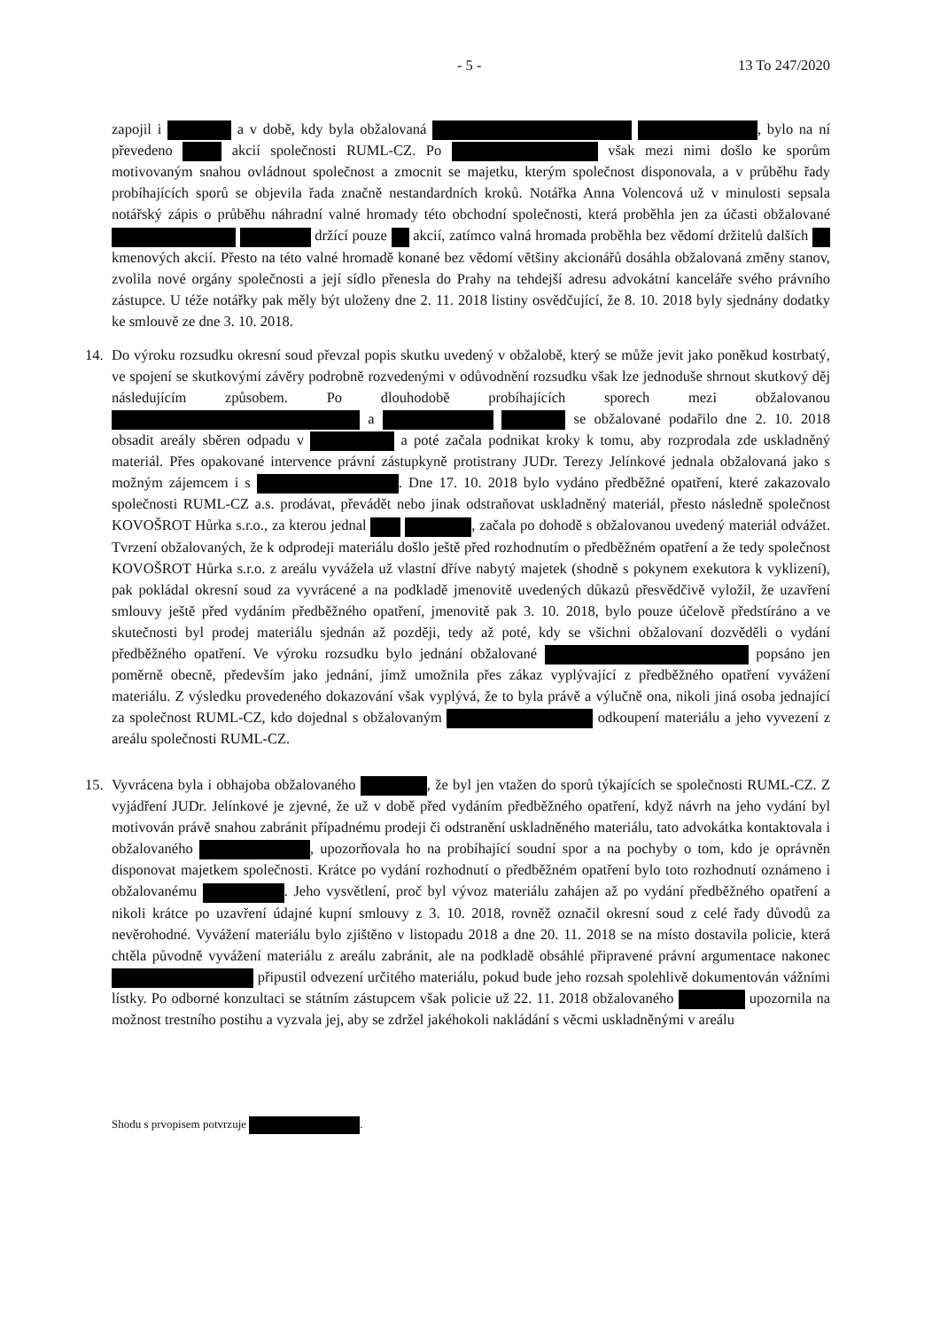- 5 - 13 To 247/2020
zapojil i a v době, kdy byla obžalovaná , bylo na ní převedeno akcií společnosti RUML-CZ. Po však mezi nimi došlo ke sporům motivovaným snahou ovládnout společnost a zmocnit se majetku, kterým společnost disponovala, a v průběhu řady probíhajících sporů se objevila řada značně nestandardních kroků. Notářka Anna Volencová už v minulosti sepsala notářský zápis o průběhu náhradní valné hromady této obchodní společnosti, která proběhla jen za účasti obžalované držící pouze akcií, zatímco valná hromada proběhla bez vědomí držitelů dalších kmenových akcií. Přesto na této valné hromadě konané bez vědomí většiny akcionářů dosáhla obžalovaná změny stanov, zvolila nové orgány společnosti a její sídlo přenesla do Prahy na tehdejší adresu advokátní kanceláře svého právního zástupce. U téže notářky pak měly být uloženy dne 2. 11. 2018 listiny osvědčující, že 8. 10. 2018 byly sjednány dodatky ke smlouvě ze dne 3. 10. 2018.
14. Do výroku rozsudku okresní soud převzal popis skutku uvedený v obžalobě, který se může jevit jako poněkud kostrbatý, ve spojení se skutkovými závěry podrobně rozvedenými v odůvodnění rozsudku však lze jednoduše shrnout skutkový děj následujícím způsobem. Po dlouhodobě probíhajících sporech mezi obžalovanou a se obžalované podařilo dne 2. 10. 2018 obsadit areály sběren odpadu v a poté začala podnikat kroky k tomu, aby rozprodala zde uskladněný materiál. Přes opakované intervence právní zástupkyně protistrany JUDr. Terezy Jelínkové jednala obžalovaná jako s možným zájemcem i s . Dne 17. 10. 2018 bylo vydáno předběžné opatření, které zakazovalo společnosti RUML-CZ a.s. prodávat, převádět nebo jinak odstraňovat uskladněný materiál, přesto následně společnost KOVOŠROT Hůrka s.r.o., za kterou jednal , začala po dohodě s obžalovanou uvedený materiál odvážet. Tvrzení obžalovaných, že k odprodeji materiálu došlo ještě před rozhodnutím o předběžném opatření a že tedy společnost KOVOŠROT Hůrka s.r.o. z areálu vyvážela už vlastní dříve nabytý majetek (shodně s pokynem exekutora k vyklizení), pak pokládal okresní soud za vyvrácené a na podkladě jmenovitě uvedených důkazů přesvědčivě vyložil, že uzavření smlouvy ještě před vydáním předběžného opatření, jmenovitě pak 3. 10. 2018, bylo pouze účelově předstíráno a ve skutečnosti byl prodej materiálu sjednán až později, tedy až poté, kdy se všichni obžalovaní dozvěděli o vydání předběžného opatření. Ve výroku rozsudku bylo jednání obžalované popsáno jen poměrně obecně, především jako jednání, jímž umožnila přes zákaz vyplývající z předběžného opatření vyvážení materiálu. Z výsledku provedeného dokazování však vyplývá, že to byla právě a výlučně ona, nikoli jiná osoba jednající za společnost RUML-CZ, kdo dojednal s obžalovaným odkoupení materiálu a jeho vyvezení z areálu společnosti RUML-CZ.
15. Vyvrácena byla i obhajoba obžalovaného , že byl jen vtažen do sporů týkajících se společnosti RUML-CZ. Z vyjádření JUDr. Jelínkové je zjevné, že už v době před vydáním předběžného opatření, když návrh na jeho vydání byl motivován právě snahou zabránit případnému prodeji či odstranění uskladněného materiálu, tato advokátka kontaktovala i obžalovaného , upozorňovala ho na probíhající soudní spor a na pochyby o tom, kdo je oprávněn disponovat majetkem společnosti. Krátce po vydání rozhodnutí o předběžném opatření bylo toto rozhodnutí oznámeno i obžalovanému . Jeho vysvětlení, proč byl vývoz materiálu zahájen až po vydání předběžného opatření a nikoli krátce po uzavření údajné kupní smlouvy z 3. 10. 2018, rovněž označil okresní soud z celé řady důvodů za nevěrohodné. Vyvážení materiálu bylo zjištěno v listopadu 2018 a dne 20. 11. 2018 se na místo dostavila policie, která chtěla původně vyvážení materiálu z areálu zabránit, ale na podkladě obsáhlé připravené právní argumentace nakonec připustil odvezení určitého materiálu, pokud bude jeho rozsah spolehlivě dokumentován vážními lístky. Po odborné konzultaci se státním zástupcem však policie už 22. 11. 2018 obžalovaného upozornila na možnost trestního postihu a vyzvala jej, aby se zdržel jakéhokoli nakládání s věcmi uskladněnými v areálu
Shodu s prvopisem potvrzuje .